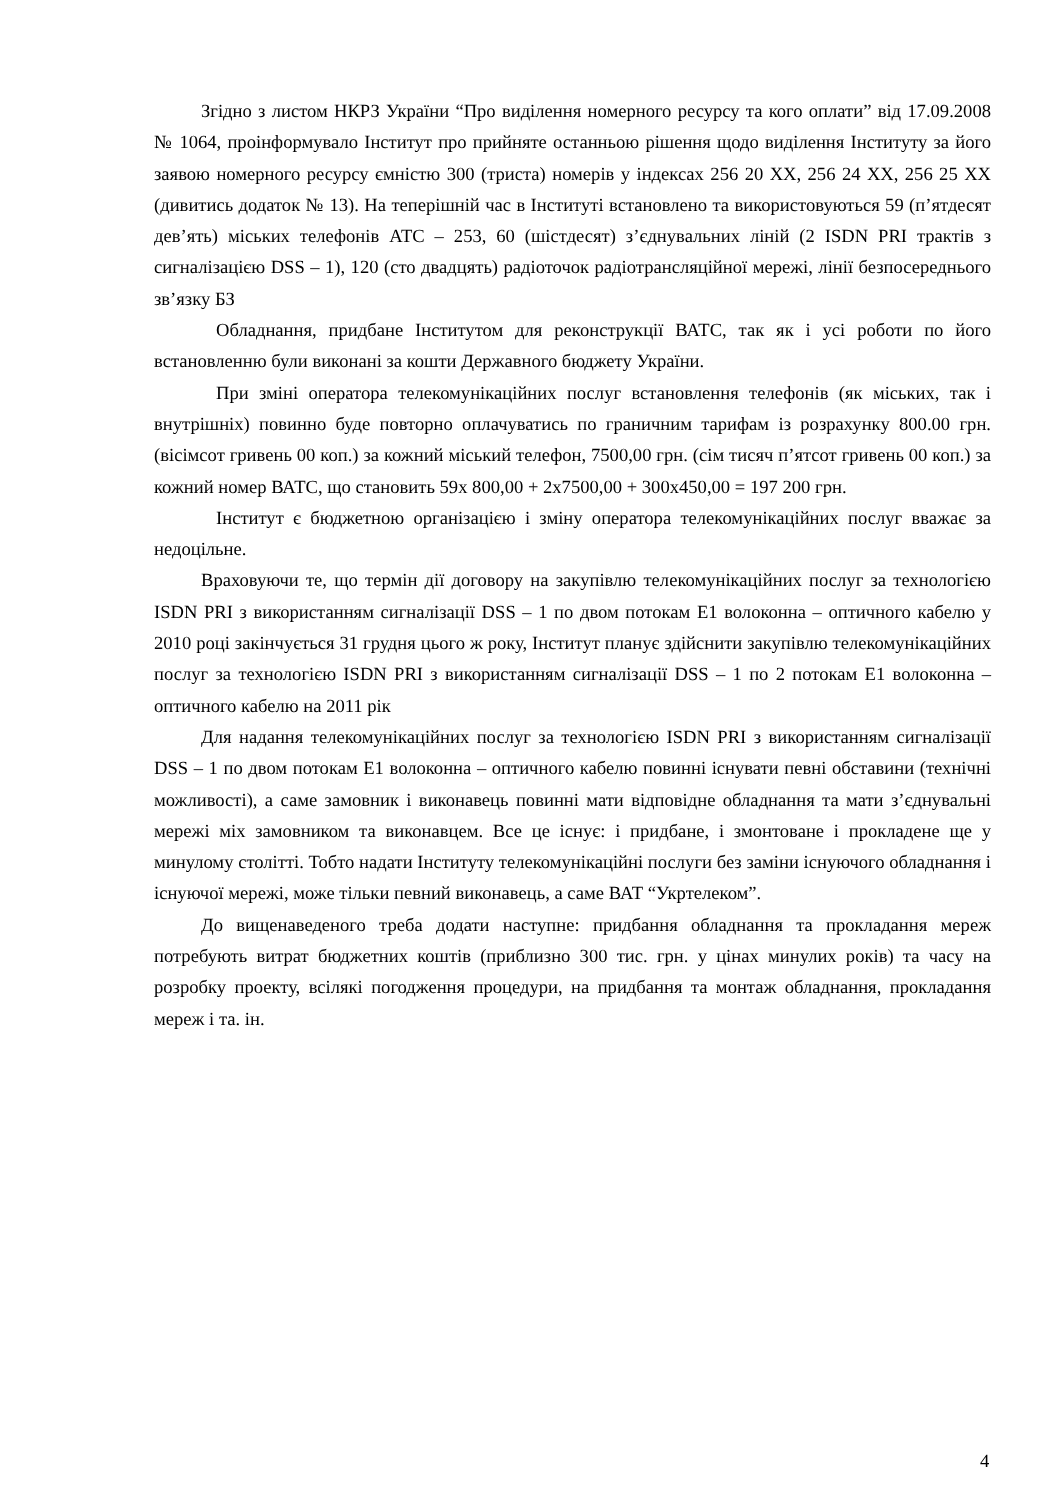Згідно з листом НКРЗ України “Про виділення номерного ресурсу та кого оплати” від 17.09.2008 № 1064, проінформувало Інститут про прийняте останньою рішення щодо виділення Інституту за його заявою номерного ресурсу ємністю 300 (триста) номерів у індексах 256 20 ХХ, 256 24 ХХ, 256 25 ХХ (дивитись додаток № 13). На теперішній час в Інституті встановлено та використовуються 59 (п’ятдесят дев’ять) міських телефонів АТС – 253, 60 (шістдесят) з’єднувальних ліній (2 ISDN PRI трактів з сигналізацією DSS – 1), 120 (сто двадцять) радіоточок радіотрансляційної мережі, лінії безпосереднього зв’язку БЗ
Обладнання, придбане Інститутом для реконструкції ВАТС, так як і усі роботи по його встановленню були виконані за кошти Державного бюджету України.
При зміні оператора телекомунікаційних послуг встановлення телефонів (як міських, так і внутрішніх) повинно буде повторно оплачуватись по граничним тарифам із розрахунку 800.00 грн. (вісімсот гривень 00 коп.) за кожний міський телефон, 7500,00 грн. (сім тисяч п’ятсот гривень 00 коп.) за кожний номер ВАТС, що становить 59х 800,00 + 2х7500,00 + 300х450,00 = 197 200 грн.
Інститут є бюджетною організацією і зміну оператора телекомунікаційних послуг вважає за недоцільне.
Враховуючи те, що термін дії договору на закупівлю телекомунікаційних послуг за технологією ISDN PRI з використанням сигналізації DSS – 1 по двом потокам Е1 волоконна – оптичного кабелю у 2010 році закінчується 31 грудня цього ж року, Інститут планує здійснити закупівлю телекомунікаційних послуг за технологією ISDN PRI з використанням сигналізації DSS – 1 по 2 потокам Е1 волоконна – оптичного кабелю на 2011 рік
Для надання телекомунікаційних послуг за технологією ISDN PRI з використанням сигналізації DSS – 1 по двом потокам Е1 волоконна – оптичного кабелю повинні існувати певні обставини (технічні можливості), а саме замовник і виконавець повинні мати відповідне обладнання та мати з’єднувальні мережі міх замовником та виконавцем. Все це існує: і придбане, і змонтоване і прокладене ще у минулому столітті. Тобто надати Інституту телекомунікаційні послуги без заміни існуючого обладнання і існуючої мережі, може тільки певний виконавець, а саме ВАТ “Укртелеком”.
До вищенаведеного треба додати наступне: придбання обладнання та прокладання мереж потребують витрат бюджетних коштів (приблизно 300 тис. грн. у цінах минулих років) та часу на розробку проекту, всілякі погодження процедури, на придбання та монтаж обладнання, прокладання мереж і та. ін.
4